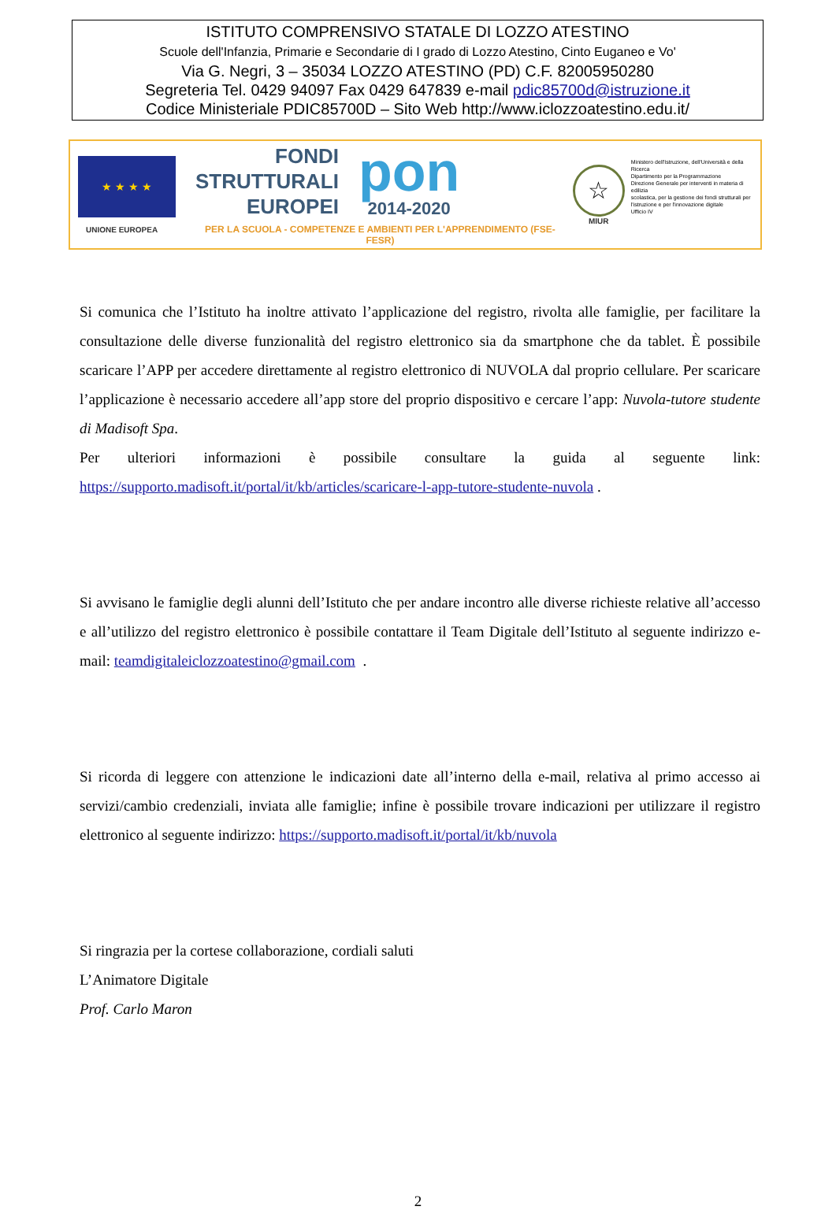ISTITUTO COMPRENSIVO STATALE DI LOZZO ATESTINO
Scuole dell'Infanzia, Primarie e Secondarie di I grado di Lozzo Atestino, Cinto Euganeo e Vo'
Via G. Negri, 3 – 35034 LOZZO ATESTINO (PD) C.F. 82005950280
Segreteria Tel. 0429 94097 Fax 0429 647839 e-mail pdic85700d@istruzione.it
Codice Ministeriale PDIC85700D – Sito Web http://www.iclozzoatestino.edu.it/
★ ★ ★ ★
UNIONE EUROPEA
FONDI
STRUTTURALI
EUROPEI
pon
2014-2020
PER LA SCUOLA - COMPETENZE E AMBIENTI PER L'APPRENDIMENTO (FSE-FESR)
☆
MIUR
Ministero dell'Istruzione, dell'Università e della Ricerca
Dipartimento per la Programmazione
Direzione Generale per interventi in materia di edilizia
scolastica, per la gestione dei fondi strutturali per
l'istruzione e per l'innovazione digitale
Ufficio IV
Si comunica che l’Istituto ha inoltre attivato l’applicazione del registro, rivolta alle famiglie, per facilitare la consultazione delle diverse funzionalità del registro elettronico sia da smartphone che da tablet. È possibile scaricare l’APP per accedere direttamente al registro elettronico di NUVOLA dal proprio cellulare. Per scaricare l’applicazione è necessario accedere all’app store del proprio dispositivo e cercare l’app: Nuvola-tutore studente di Madisoft Spa.
Per ulteriori informazioni è possibile consultare la guida al seguente link: https://supporto.madisoft.it/portal/it/kb/articles/scaricare-l-app-tutore-studente-nuvola .
Si avvisano le famiglie degli alunni dell’Istituto che per andare incontro alle diverse richieste relative all’accesso e all’utilizzo del registro elettronico è possibile contattare il Team Digitale dell’Istituto al seguente indirizzo e-mail: teamdigitaleiclozzoatestino@gmail.com .
Si ricorda di leggere con attenzione le indicazioni date all’interno della e-mail, relativa al primo accesso ai servizi/cambio credenziali, inviata alle famiglie; infine è possibile trovare indicazioni per utilizzare il registro elettronico al seguente indirizzo: https://supporto.madisoft.it/portal/it/kb/nuvola
Si ringrazia per la cortese collaborazione, cordiali saluti
L’Animatore Digitale
Prof. Carlo Maron
2